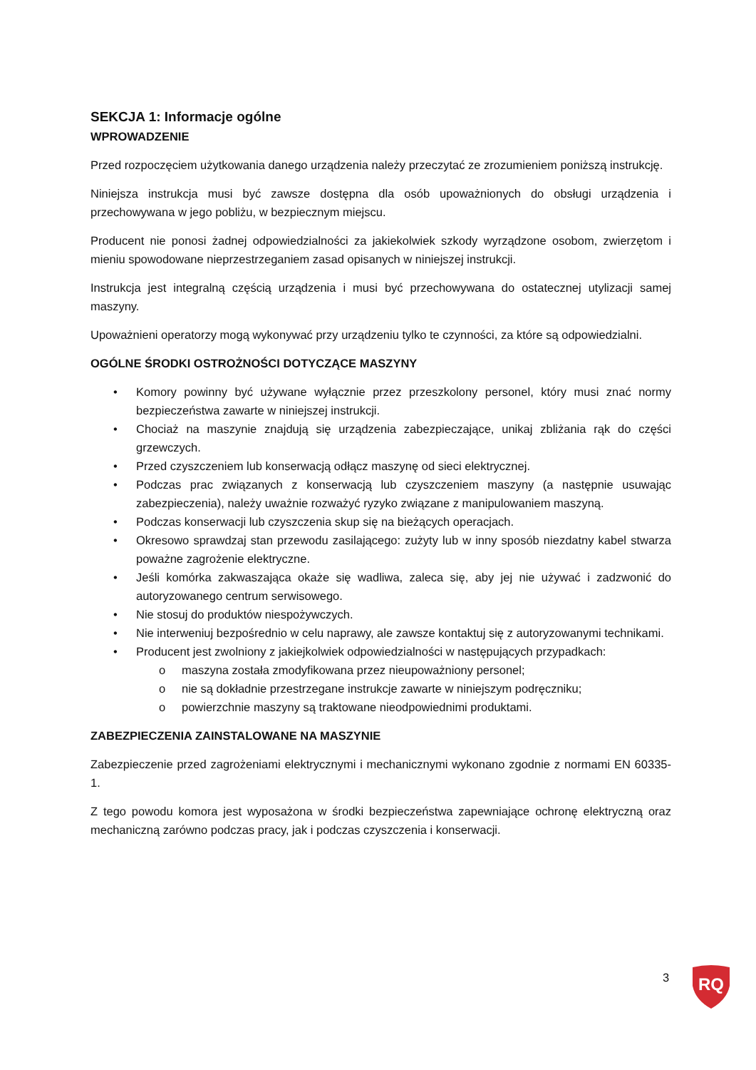SEKCJA 1: Informacje ogólne
WPROWADZENIE
Przed rozpoczęciem użytkowania danego urządzenia należy przeczytać ze zrozumieniem poniższą instrukcję.
Niniejsza instrukcja musi być zawsze dostępna dla osób upoważnionych do obsługi urządzenia i przechowywana w jego pobliżu, w bezpiecznym miejscu.
Producent nie ponosi żadnej odpowiedzialności za jakiekolwiek szkody wyrządzone osobom, zwierzętom i mieniu spowodowane nieprzestrzeganiem zasad opisanych w niniejszej instrukcji.
Instrukcja jest integralną częścią urządzenia i musi być przechowywana do ostatecznej utylizacji samej maszyny.
Upoważnieni operatorzy mogą wykonywać przy urządzeniu tylko te czynności, za które są odpowiedzialni.
OGÓLNE ŚRODKI OSTROŻNOŚCI DOTYCZĄCE MASZYNY
• Komory powinny być używane wyłącznie przez przeszkolony personel, który musi znać normy bezpieczeństwa zawarte w niniejszej instrukcji.
• Chociaż na maszynie znajdują się urządzenia zabezpieczające, unikaj zbliżania rąk do części grzewczych.
• Przed czyszczeniem lub konserwacją odłącz maszynę od sieci elektrycznej.
• Podczas prac związanych z konserwacją lub czyszczeniem maszyny (a następnie usuwając zabezpieczenia), należy uważnie rozważyć ryzyko związane z manipulowaniem maszyną.
• Podczas konserwacji lub czyszczenia skup się na bieżących operacjach.
• Okresowo sprawdzaj stan przewodu zasilającego: zużyty lub w inny sposób niezdatny kabel stwarza poważne zagrożenie elektryczne.
• Jeśli komórka zakwaszająca okaże się wadliwa, zaleca się, aby jej nie używać i zadzwonić do autoryzowanego centrum serwisowego.
• Nie stosuj do produktów niespożywczych.
• Nie interweniuj bezpośrednio w celu naprawy, ale zawsze kontaktuj się z autoryzowanymi technikami.
• Producent jest zwolniony z jakiejkolwiek odpowiedzialności w następujących przypadkach:
o maszyna została zmodyfikowana przez nieupoważniony personel;
o nie są dokładnie przestrzegane instrukcje zawarte w niniejszym podręczniku;
o powierzchnie maszyny są traktowane nieodpowiednimi produktami.
ZABEZPIECZENIA ZAINSTALOWANE NA MASZYNIE
Zabezpieczenie przed zagrożeniami elektrycznymi i mechanicznymi wykonano zgodnie z normami EN 60335-1.
Z tego powodu komora jest wyposażona w środki bezpieczeństwa zapewniające ochronę elektryczną oraz mechaniczną zarówno podczas pracy, jak i podczas czyszczenia i konserwacji.
3
RQ